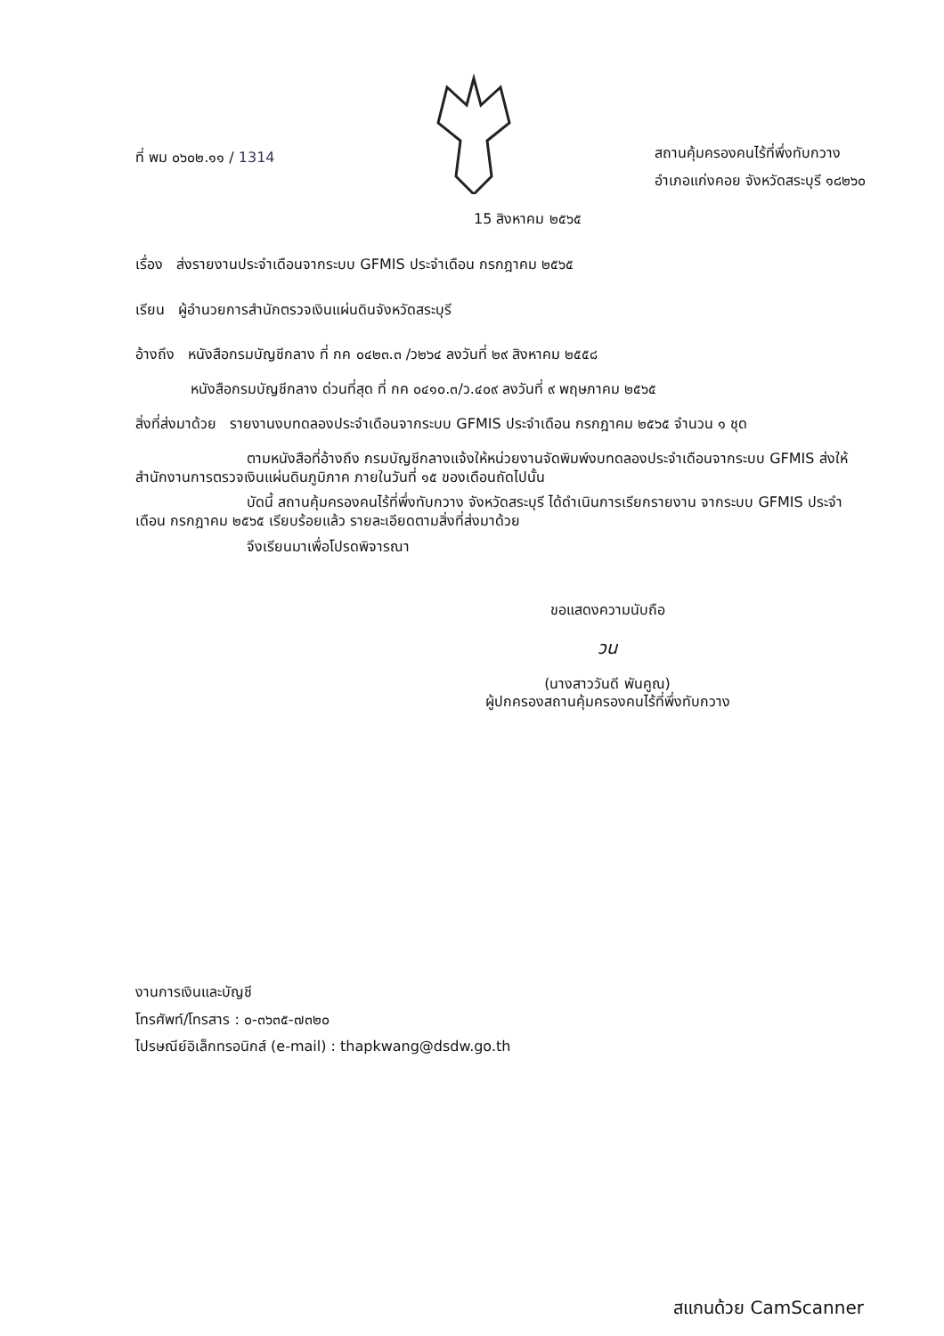ที่ พม ๐๖๐๒.๑๑ / 1314
สถานคุ้มครองคนไร้ที่พึ่งทับกวาง
อำเภอแก่งคอย จังหวัดสระบุรี ๑๘๒๖๐
15 สิงหาคม ๒๕๖๕
เรื่อง ส่งรายงานประจำเดือนจากระบบ GFMIS ประจำเดือน กรกฎาคม ๒๕๖๕
เรียน ผู้อำนวยการสำนักตรวจเงินแผ่นดินจังหวัดสระบุรี
อ้างถึง หนังสือกรมบัญชีกลาง ที่ กค ๐๔๒๓.๓ /ว๒๖๔ ลงวันที่ ๒๙ สิงหาคม ๒๕๕๘
หนังสือกรมบัญชีกลาง ด่วนที่สุด ที่ กค ๐๔๑๐.๓/ว.๔๐๙ ลงวันที่ ๙ พฤษภาคม ๒๕๖๕
สิ่งที่ส่งมาด้วย รายงานงบทดลองประจำเดือนจากระบบ GFMIS ประจำเดือน กรกฎาคม ๒๕๖๕ จำนวน ๑ ชุด
ตามหนังสือที่อ้างถึง กรมบัญชีกลางแจ้งให้หน่วยงานจัดพิมพ์งบทดลองประจำเดือนจากระบบ GFMIS ส่งให้สำนักงานการตรวจเงินแผ่นดินภูมิภาค ภายในวันที่ ๑๕ ของเดือนถัดไปนั้น
บัดนี้ สถานคุ้มครองคนไร้ที่พึ่งทับกวาง จังหวัดสระบุรี ได้ดำเนินการเรียกรายงาน จากระบบ GFMIS ประจำเดือน กรกฎาคม ๒๕๖๕ เรียบร้อยแล้ว รายละเอียดตามสิ่งที่ส่งมาด้วย
จึงเรียนมาเพื่อโปรดพิจารณา
ขอแสดงความนับถือ
วน
(นางสาววันดี พันคูณ)
ผู้ปกครองสถานคุ้มครองคนไร้ที่พึ่งทับกวาง
งานการเงินและบัญชี
โทรศัพท์/โทรสาร : ๐-๓๖๓๕-๗๓๒๐
ไปรษณีย์อิเล็กทรอนิกส์ (e-mail) : thapkwang@dsdw.go.th
สแกนด้วย CamScanner